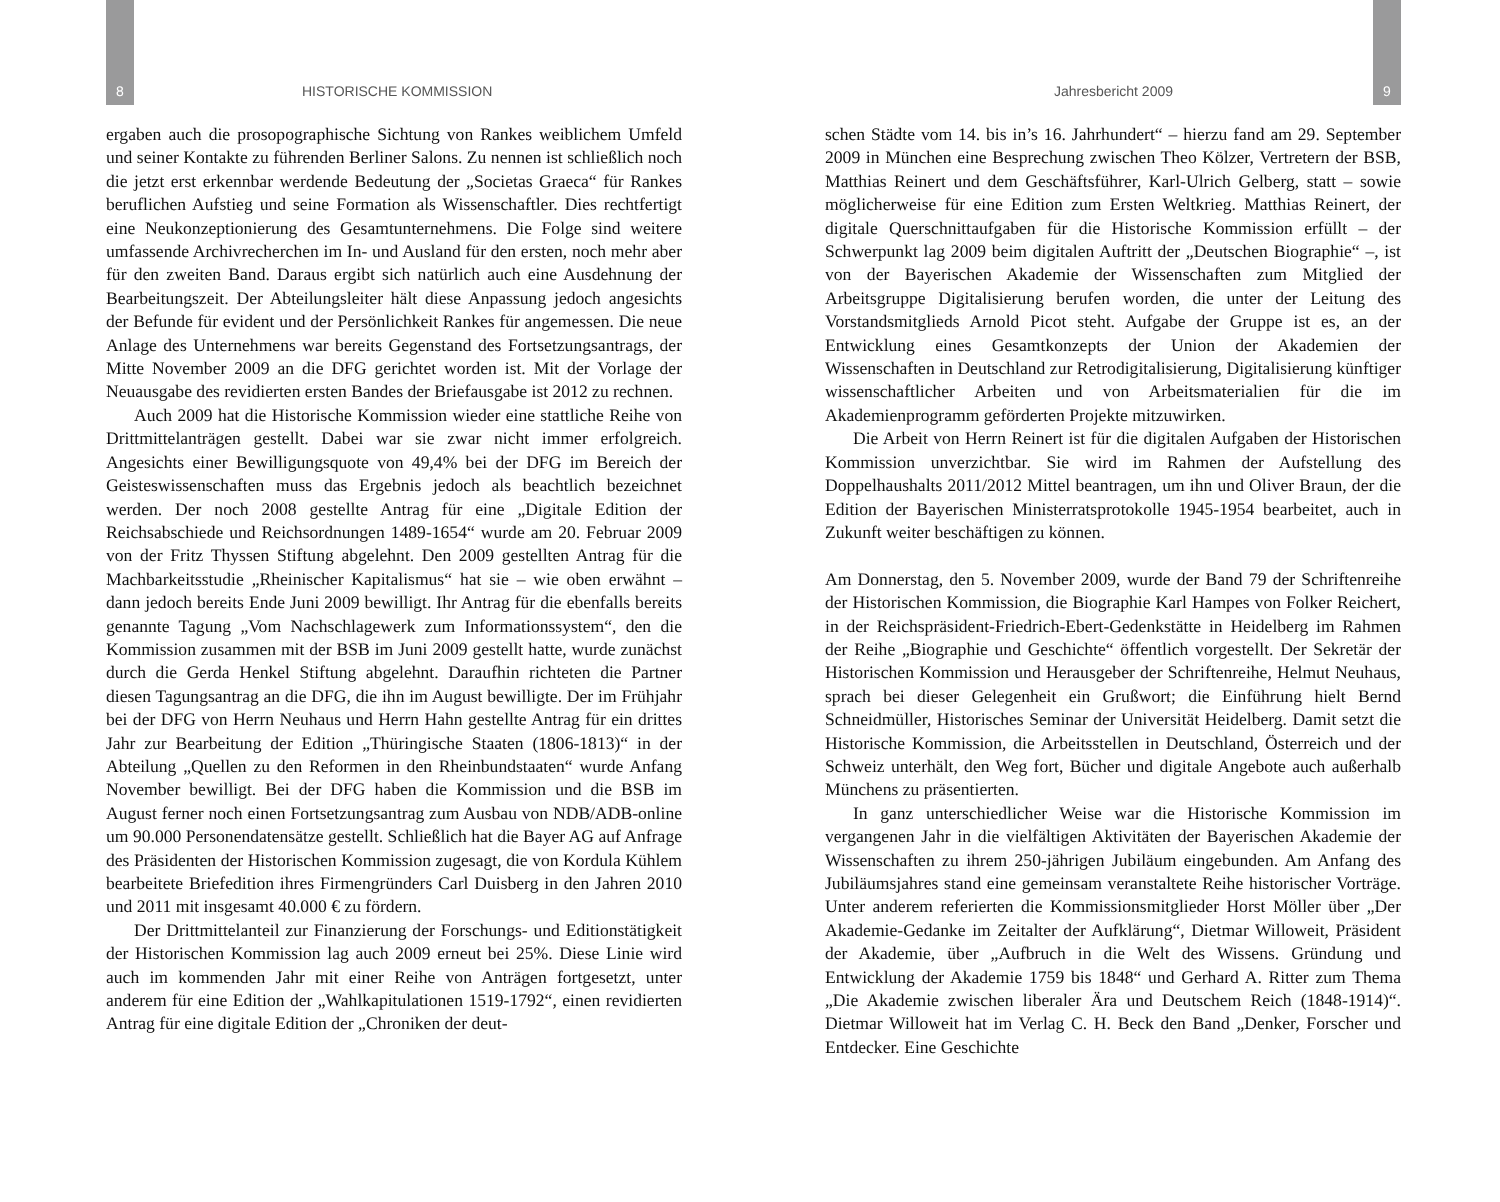8 HISTORISCHE KOMMISSION Jahresbericht 2009 9
ergaben auch die prosopographische Sichtung von Rankes weiblichem Umfeld und seiner Kontakte zu führenden Berliner Salons. Zu nennen ist schließlich noch die jetzt erst erkennbar werdende Bedeutung der „Societas Graeca“ für Rankes beruflichen Aufstieg und seine Formation als Wissenschaftler. Dies rechtfertigt eine Neukonzeptionierung des Gesamtunternehmens. Die Folge sind weitere umfassende Archivrecherchen im In- und Ausland für den ersten, noch mehr aber für den zweiten Band. Daraus ergibt sich natürlich auch eine Ausdehnung der Bearbeitungszeit. Der Abteilungsleiter hält diese Anpassung jedoch angesichts der Befunde für evident und der Persönlichkeit Rankes für angemessen. Die neue Anlage des Unternehmens war bereits Gegenstand des Fortsetzungsantrags, der Mitte November 2009 an die DFG gerichtet worden ist. Mit der Vorlage der Neuausgabe des revidierten ersten Bandes der Briefausgabe ist 2012 zu rechnen.
Auch 2009 hat die Historische Kommission wieder eine stattliche Reihe von Drittmittelanträgen gestellt. Dabei war sie zwar nicht immer erfolgreich. Angesichts einer Bewilligungsquote von 49,4% bei der DFG im Bereich der Geisteswissenschaften muss das Ergebnis jedoch als beachtlich bezeichnet werden. Der noch 2008 gestellte Antrag für eine „Digitale Edition der Reichsabschiede und Reichsordnungen 1489-1654“ wurde am 20. Februar 2009 von der Fritz Thyssen Stiftung abgelehnt. Den 2009 gestellten Antrag für die Machbarkeitsstudie „Rheinischer Kapitalismus“ hat sie – wie oben erwähnt – dann jedoch bereits Ende Juni 2009 bewilligt. Ihr Antrag für die ebenfalls bereits genannte Tagung „Vom Nachschlagewerk zum Informationssystem“, den die Kommission zusammen mit der BSB im Juni 2009 gestellt hatte, wurde zunächst durch die Gerda Henkel Stiftung abgelehnt. Daraufhin richteten die Partner diesen Tagungsantrag an die DFG, die ihn im August bewilligte. Der im Frühjahr bei der DFG von Herrn Neuhaus und Herrn Hahn gestellte Antrag für ein drittes Jahr zur Bearbeitung der Edition „Thüringische Staaten (1806-1813)“ in der Abteilung „Quellen zu den Reformen in den Rheinbundstaaten“ wurde Anfang November bewilligt. Bei der DFG haben die Kommission und die BSB im August ferner noch einen Fortsetzungsantrag zum Ausbau von NDB/ADB-online um 90.000 Personendatensätze gestellt. Schließlich hat die Bayer AG auf Anfrage des Präsidenten der Historischen Kommission zugesagt, die von Kordula Kühlem bearbeitete Briefedition ihres Firmengründers Carl Duisberg in den Jahren 2010 und 2011 mit insgesamt 40.000 € zu fördern.
Der Drittmittelanteil zur Finanzierung der Forschungs- und Editionstätigkeit der Historischen Kommission lag auch 2009 erneut bei 25%. Diese Linie wird auch im kommenden Jahr mit einer Reihe von Anträgen fortgesetzt, unter anderem für eine Edition der „Wahlkapitulationen 1519-1792“, einen revidierten Antrag für eine digitale Edition der „Chroniken der deut-
schen Städte vom 14. bis in’s 16. Jahrhundert“ – hierzu fand am 29. September 2009 in München eine Besprechung zwischen Theo Kölzer, Vertretern der BSB, Matthias Reinert und dem Geschäftsführer, Karl-Ulrich Gelberg, statt – sowie möglicherweise für eine Edition zum Ersten Weltkrieg. Matthias Reinert, der digitale Querschnittaufgaben für die Historische Kommission erfüllt – der Schwerpunkt lag 2009 beim digitalen Auftritt der „Deutschen Biographie“ –, ist von der Bayerischen Akademie der Wissenschaften zum Mitglied der Arbeitsgruppe Digitalisierung berufen worden, die unter der Leitung des Vorstandsmitglieds Arnold Picot steht. Aufgabe der Gruppe ist es, an der Entwicklung eines Gesamtkonzepts der Union der Akademien der Wissenschaften in Deutschland zur Retrodigitalisierung, Digitalisierung künftiger wissenschaftlicher Arbeiten und von Arbeitsmaterialien für die im Akademienprogramm geförderten Projekte mitzuwirken.
Die Arbeit von Herrn Reinert ist für die digitalen Aufgaben der Historischen Kommission unverzichtbar. Sie wird im Rahmen der Aufstellung des Doppelhaushalts 2011/2012 Mittel beantragen, um ihn und Oliver Braun, der die Edition der Bayerischen Ministerratsprotokolle 1945-1954 bearbeitet, auch in Zukunft weiter beschäftigen zu können.
Am Donnerstag, den 5. November 2009, wurde der Band 79 der Schriftenreihe der Historischen Kommission, die Biographie Karl Hampes von Folker Reichert, in der Reichspräsident-Friedrich-Ebert-Gedenkstätte in Heidelberg im Rahmen der Reihe „Biographie und Geschichte“ öffentlich vorgestellt. Der Sekretär der Historischen Kommission und Herausgeber der Schriftenreihe, Helmut Neuhaus, sprach bei dieser Gelegenheit ein Grußwort; die Einführung hielt Bernd Schneidmüller, Historisches Seminar der Universität Heidelberg. Damit setzt die Historische Kommission, die Arbeitsstellen in Deutschland, Österreich und der Schweiz unterhält, den Weg fort, Bücher und digitale Angebote auch außerhalb Münchens zu präsentierten.
In ganz unterschiedlicher Weise war die Historische Kommission im vergangenen Jahr in die vielfältigen Aktivitäten der Bayerischen Akademie der Wissenschaften zu ihrem 250-jährigen Jubiläum eingebunden. Am Anfang des Jubiläumsjahres stand eine gemeinsam veranstaltete Reihe historischer Vorträge. Unter anderem referierten die Kommissionsmitglieder Horst Möller über „Der Akademie-Gedanke im Zeitalter der Aufklärung“, Dietmar Willoweit, Präsident der Akademie, über „Aufbruch in die Welt des Wissens. Gründung und Entwicklung der Akademie 1759 bis 1848“ und Gerhard A. Ritter zum Thema „Die Akademie zwischen liberaler Ära und Deutschem Reich (1848-1914)“. Dietmar Willoweit hat im Verlag C. H. Beck den Band „Denker, Forscher und Entdecker. Eine Geschichte